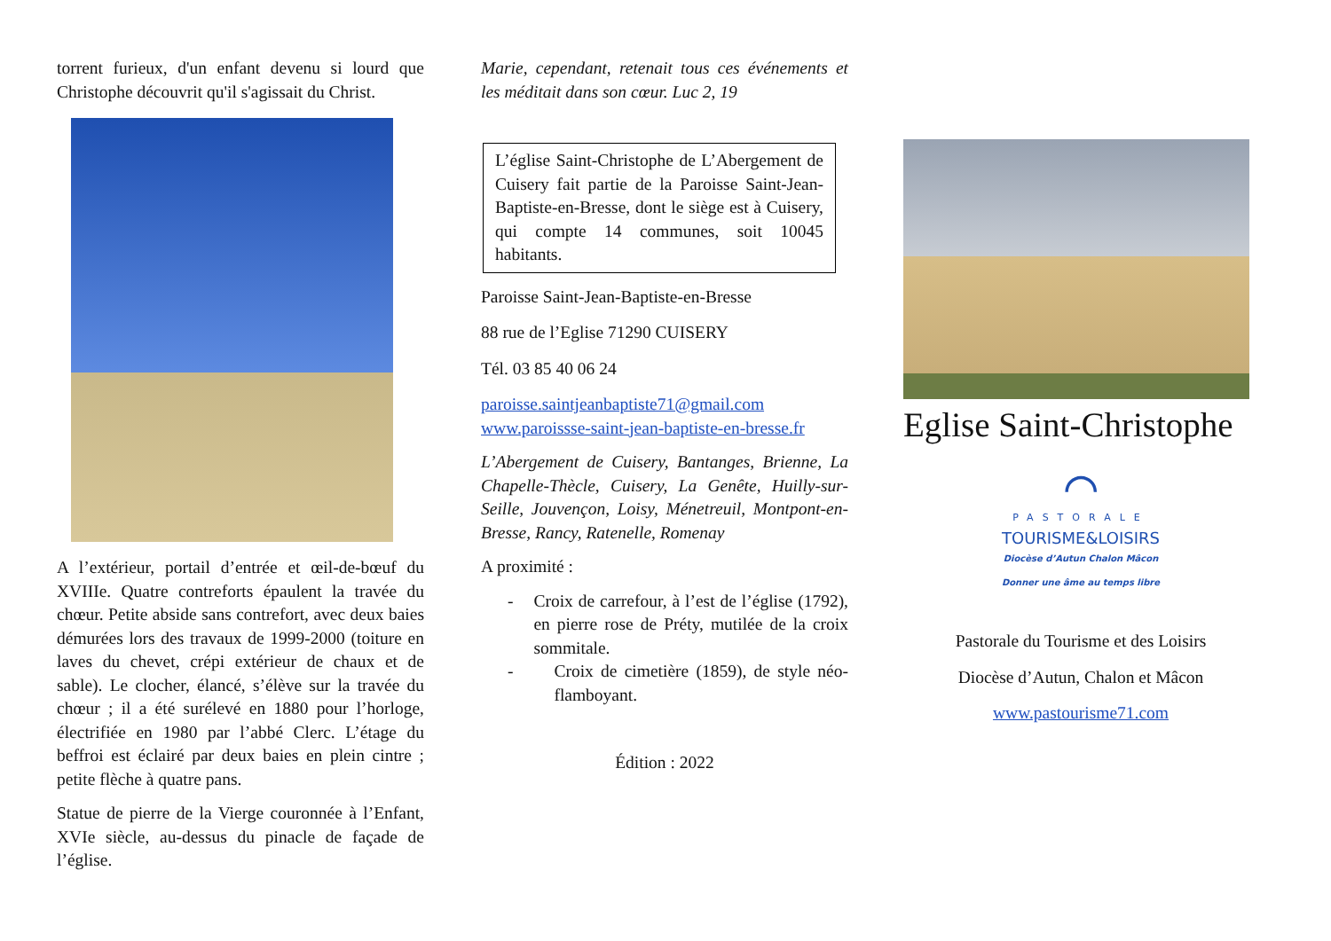torrent furieux, d'un enfant devenu si lourd que Christophe découvrit qu'il s'agissait du Christ.
A l’extérieur, portail d’entrée et œil-de-bœuf du XVIIIe. Quatre contreforts épaulent la travée du chœur. Petite abside sans contrefort, avec deux baies démurées lors des travaux de 1999-2000 (toiture en laves du chevet, crépi extérieur de chaux et de sable). Le clocher, élancé, s’élève sur la travée du chœur ; il a été surélevé en 1880 pour l’horloge, électrifiée en 1980 par l’abbé Clerc. L’étage du beffroi est éclairé par deux baies en plein cintre ; petite flèche à quatre pans.
Statue de pierre de la Vierge couronnée à l’Enfant, XVIe siècle, au-dessus du pinacle de façade de l’église.
Marie, cependant, retenait tous ces événements et les méditait dans son cœur. Luc 2, 19
L’église Saint-Christophe de L’Abergement de Cuisery fait partie de la Paroisse Saint-Jean-Baptiste-en-Bresse, dont le siège est à Cuisery, qui compte 14 communes, soit 10045 habitants.
Paroisse Saint-Jean-Baptiste-en-Bresse
88 rue de l’Eglise 71290 CUISERY
Tél. 03 85 40 06 24
paroisse.saintjeanbaptiste71@gmail.com
www.paroissse-saint-jean-baptiste-en-bresse.fr
L’Abergement de Cuisery, Bantanges, Brienne, La Chapelle-Thècle, Cuisery, La Genête, Huilly-sur-Seille, Jouvençon, Loisy, Ménetreuil, Montpont-en-Bresse, Rancy, Ratenelle, Romenay
A proximité :
- Croix de carrefour, à l’est de l’église (1792), en pierre rose de Préty, mutilée de la croix sommitale.
- Croix de cimetière (1859), de style néo-flamboyant.
Édition : 2022
Eglise Saint-Christophe
⌒
PASTORALE
TOURISME&LOISIRS
Diocèse d’Autun Chalon Mâcon
Donner une âme au temps libre
Pastorale du Tourisme et des Loisirs
Diocèse d’Autun, Chalon et Mâcon
www.pastourisme71.com